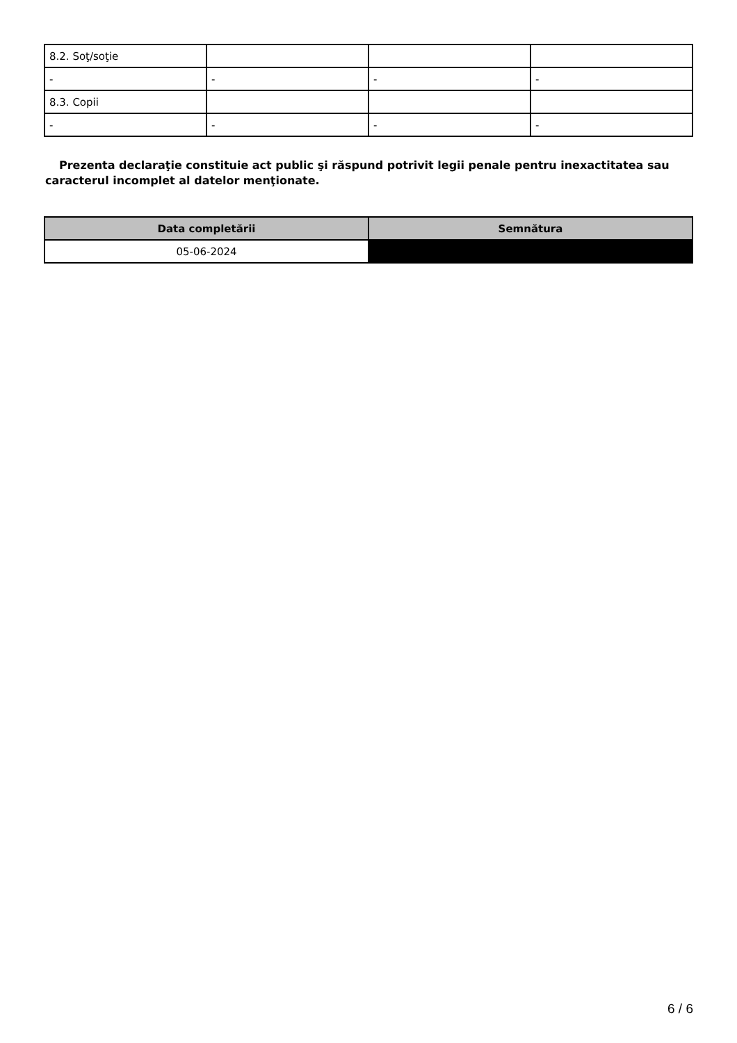| 8.2. Soţ/soţie | | | |
| - | - | - | - |
| 8.3. Copii | | | |
| - | - | - | - |
Prezenta declaraţie constituie act public şi răspund potrivit legii penale pentru inexactitatea sau caracterul incomplet al datelor menţionate.
| Data completării | Semnătura |
| --- | --- |
| 05-06-2024 | |
6 / 6